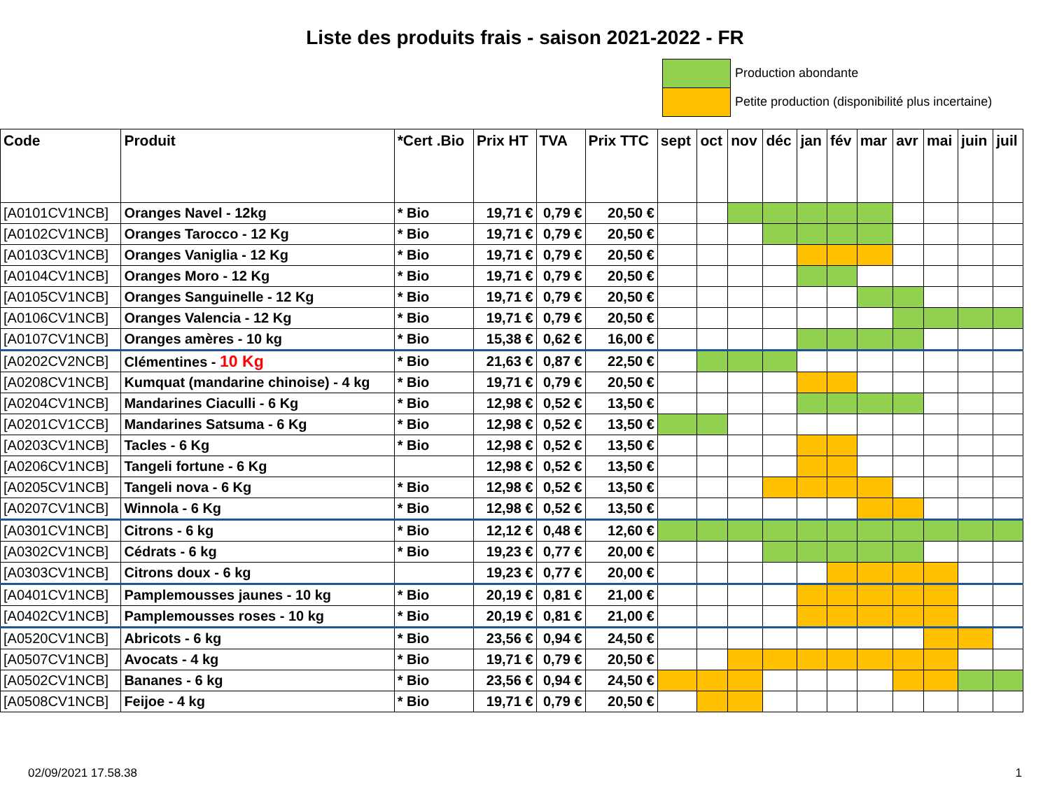Liste des produits frais - saison 2021-2022 - FR
Production abondante
Petite production (disponibilité plus incertaine)
| Code | Produit | *Cert .Bio | Prix HT | TVA | Prix TTC | sept | oct | nov | déc | jan | fév | mar | avr | mai | juin | juil |
| --- | --- | --- | --- | --- | --- | --- | --- | --- | --- | --- | --- | --- | --- | --- | --- | --- |
| [A0101CV1NCB] | Oranges Navel - 12kg | * Bio | 19,71 € | 0,79 € | 20,50 € | | | | | | | | | | | |
| [A0102CV1NCB] | Oranges Tarocco - 12 Kg | * Bio | 19,71 € | 0,79 € | 20,50 € | | | | | | | | | | | |
| [A0103CV1NCB] | Oranges Vaniglia - 12 Kg | * Bio | 19,71 € | 0,79 € | 20,50 € | | | | | | | | | | | |
| [A0104CV1NCB] | Oranges Moro - 12 Kg | * Bio | 19,71 € | 0,79 € | 20,50 € | | | | | | | | | | | |
| [A0105CV1NCB] | Oranges Sanguinelle - 12 Kg | * Bio | 19,71 € | 0,79 € | 20,50 € | | | | | | | | | | | |
| [A0106CV1NCB] | Oranges Valencia - 12 Kg | * Bio | 19,71 € | 0,79 € | 20,50 € | | | | | | | | | | | |
| [A0107CV1NCB] | Oranges amères - 10 kg | * Bio | 15,38 € | 0,62 € | 16,00 € | | | | | | | | | | | |
| [A0202CV2NCB] | Clémentines - 10 Kg | * Bio | 21,63 € | 0,87 € | 22,50 € | | | | | | | | | | | |
| [A0208CV1NCB] | Kumquat (mandarine chinoise) - 4 kg | * Bio | 19,71 € | 0,79 € | 20,50 € | | | | | | | | | | | |
| [A0204CV1NCB] | Mandarines Ciaculli - 6 Kg | * Bio | 12,98 € | 0,52 € | 13,50 € | | | | | | | | | | | |
| [A0201CV1CCB] | Mandarines Satsuma - 6 Kg | * Bio | 12,98 € | 0,52 € | 13,50 € | | | | | | | | | | | |
| [A0203CV1NCB] | Tacles - 6 Kg | * Bio | 12,98 € | 0,52 € | 13,50 € | | | | | | | | | | | |
| [A0206CV1NCB] | Tangeli fortune - 6 Kg | | 12,98 € | 0,52 € | 13,50 € | | | | | | | | | | | |
| [A0205CV1NCB] | Tangeli nova - 6 Kg | * Bio | 12,98 € | 0,52 € | 13,50 € | | | | | | | | | | | |
| [A0207CV1NCB] | Winnola - 6 Kg | * Bio | 12,98 € | 0,52 € | 13,50 € | | | | | | | | | | | |
| [A0301CV1NCB] | Citrons - 6 kg | * Bio | 12,12 € | 0,48 € | 12,60 € | | | | | | | | | | | |
| [A0302CV1NCB] | Cédrats - 6 kg | * Bio | 19,23 € | 0,77 € | 20,00 € | | | | | | | | | | | |
| [A0303CV1NCB] | Citrons doux - 6 kg | | 19,23 € | 0,77 € | 20,00 € | | | | | | | | | | | |
| [A0401CV1NCB] | Pamplemousses jaunes - 10 kg | * Bio | 20,19 € | 0,81 € | 21,00 € | | | | | | | | | | | |
| [A0402CV1NCB] | Pamplemousses roses - 10 kg | * Bio | 20,19 € | 0,81 € | 21,00 € | | | | | | | | | | | |
| [A0520CV1NCB] | Abricots - 6 kg | * Bio | 23,56 € | 0,94 € | 24,50 € | | | | | | | | | | | |
| [A0507CV1NCB] | Avocats - 4 kg | * Bio | 19,71 € | 0,79 € | 20,50 € | | | | | | | | | | | |
| [A0502CV1NCB] | Bananes - 6 kg | * Bio | 23,56 € | 0,94 € | 24,50 € | | | | | | | | | | | |
| [A0508CV1NCB] | Feijoe - 4 kg | * Bio | 19,71 € | 0,79 € | 20,50 € | | | | | | | | | | | |
02/09/2021 17.58.38 1